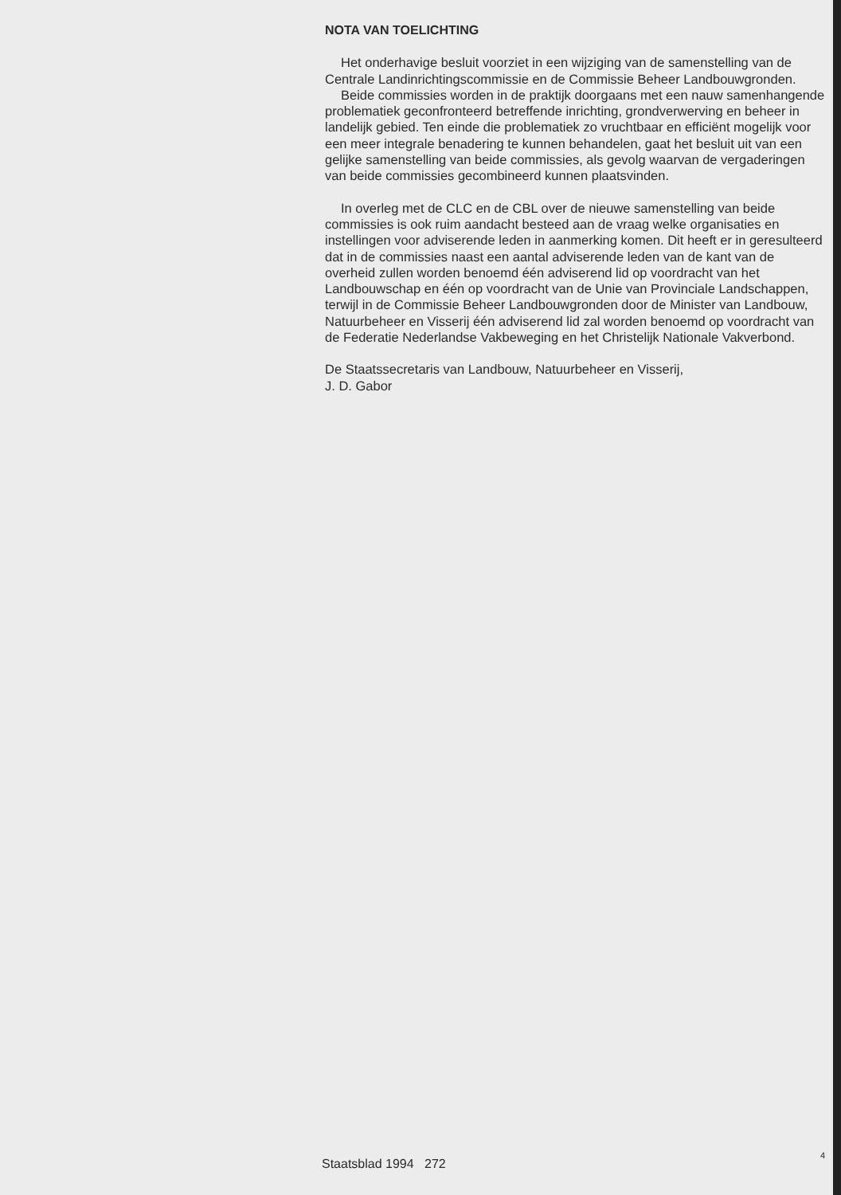NOTA VAN TOELICHTING
Het onderhavige besluit voorziet in een wijziging van de samenstelling van de Centrale Landinrichtingscommissie en de Commissie Beheer Landbouwgronden.
Beide commissies worden in de praktijk doorgaans met een nauw samenhangende problematiek geconfronteerd betreffende inrichting, grondverwerving en beheer in landelijk gebied. Ten einde die problematiek zo vruchtbaar en efficiënt mogelijk voor een meer integrale benadering te kunnen behandelen, gaat het besluit uit van een gelijke samenstelling van beide commissies, als gevolg waarvan de vergaderingen van beide commissies gecombineerd kunnen plaatsvinden.
In overleg met de CLC en de CBL over de nieuwe samenstelling van beide commissies is ook ruim aandacht besteed aan de vraag welke organisaties en instellingen voor adviserende leden in aanmerking komen. Dit heeft er in geresulteerd dat in de commissies naast een aantal adviserende leden van de kant van de overheid zullen worden benoemd één adviserend lid op voordracht van het Landbouwschap en één op voordracht van de Unie van Provinciale Landschappen, terwijl in de Commissie Beheer Landbouwgronden door de Minister van Landbouw, Natuurbeheer en Visserij één adviserend lid zal worden benoemd op voordracht van de Federatie Nederlandse Vakbeweging en het Christelijk Nationale Vakverbond.
De Staatssecretaris van Landbouw, Natuurbeheer en Visserij,
J. D. Gabor
Staatsblad 1994 272
4